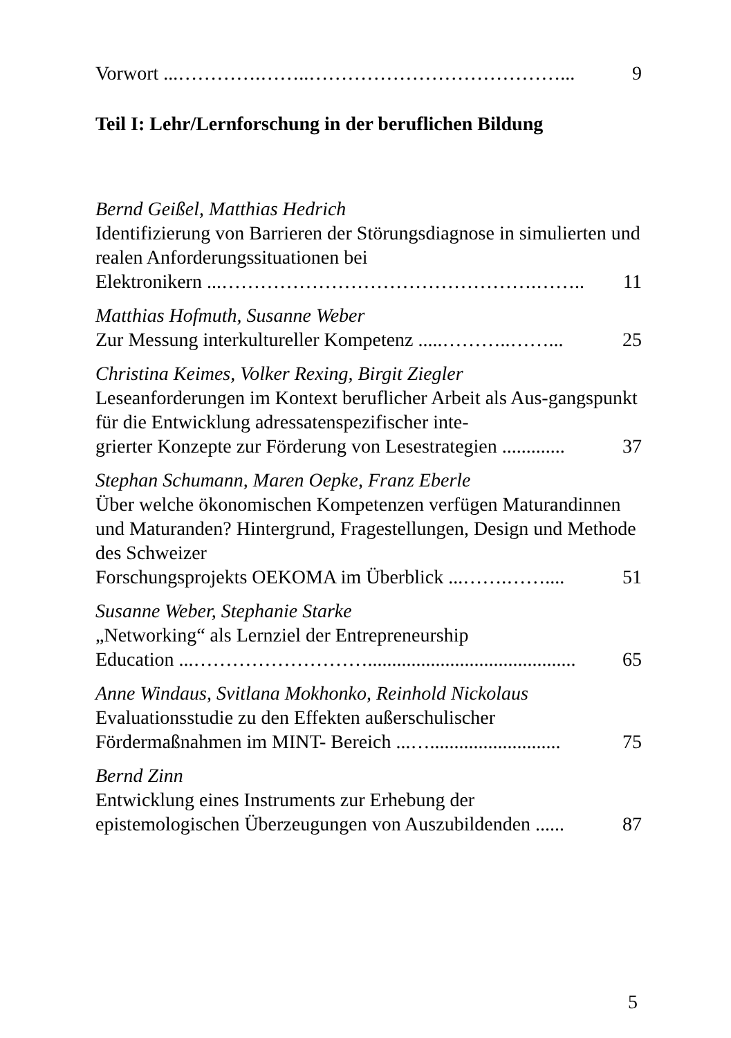Vorwort ...………….……..…………………………………... 9
Teil I: Lehr/Lernforschung in der beruflichen Bildung
Bernd Geißel, Matthias Hedrich
Identifizierung von Barrieren der Störungsdiagnose in simulierten und realen Anforderungssituationen bei
Elektronikern ...………………………………………….…….. 11
Matthias Hofmuth, Susanne Weber
Zur Messung interkultureller Kompetenz .....………..……... 25
Christina Keimes, Volker Rexing, Birgit Ziegler
Leseanforderungen im Kontext beruflicher Arbeit als Aus-gangspunkt für die Entwicklung adressatenspezifischer inte-
grierter Konzepte zur Förderung von Lesestrategien ............. 37
Stephan Schumann, Maren Oepke, Franz Eberle
Über welche ökonomischen Kompetenzen verfügen Maturandinnen und Maturanden? Hintergrund, Fragestellungen, Design und Methode des Schweizer
Forschungsprojekts OEKOMA im Überblick ...…….…….... 51
Susanne Weber, Stephanie Starke
„Networking“ als Lernziel der Entrepreneurship
Education ...………………………........................................... 65
Anne Windaus, Svitlana Mokhonko, Reinhold Nickolaus
Evaluationsstudie zu den Effekten außerschulischer
Fördermaßnahmen im MINT- Bereich ...…........................... 75
Bernd Zinn
Entwicklung eines Instruments zur Erhebung der
epistemologischen Überzeugungen von Auszubildenden ...... 87
5